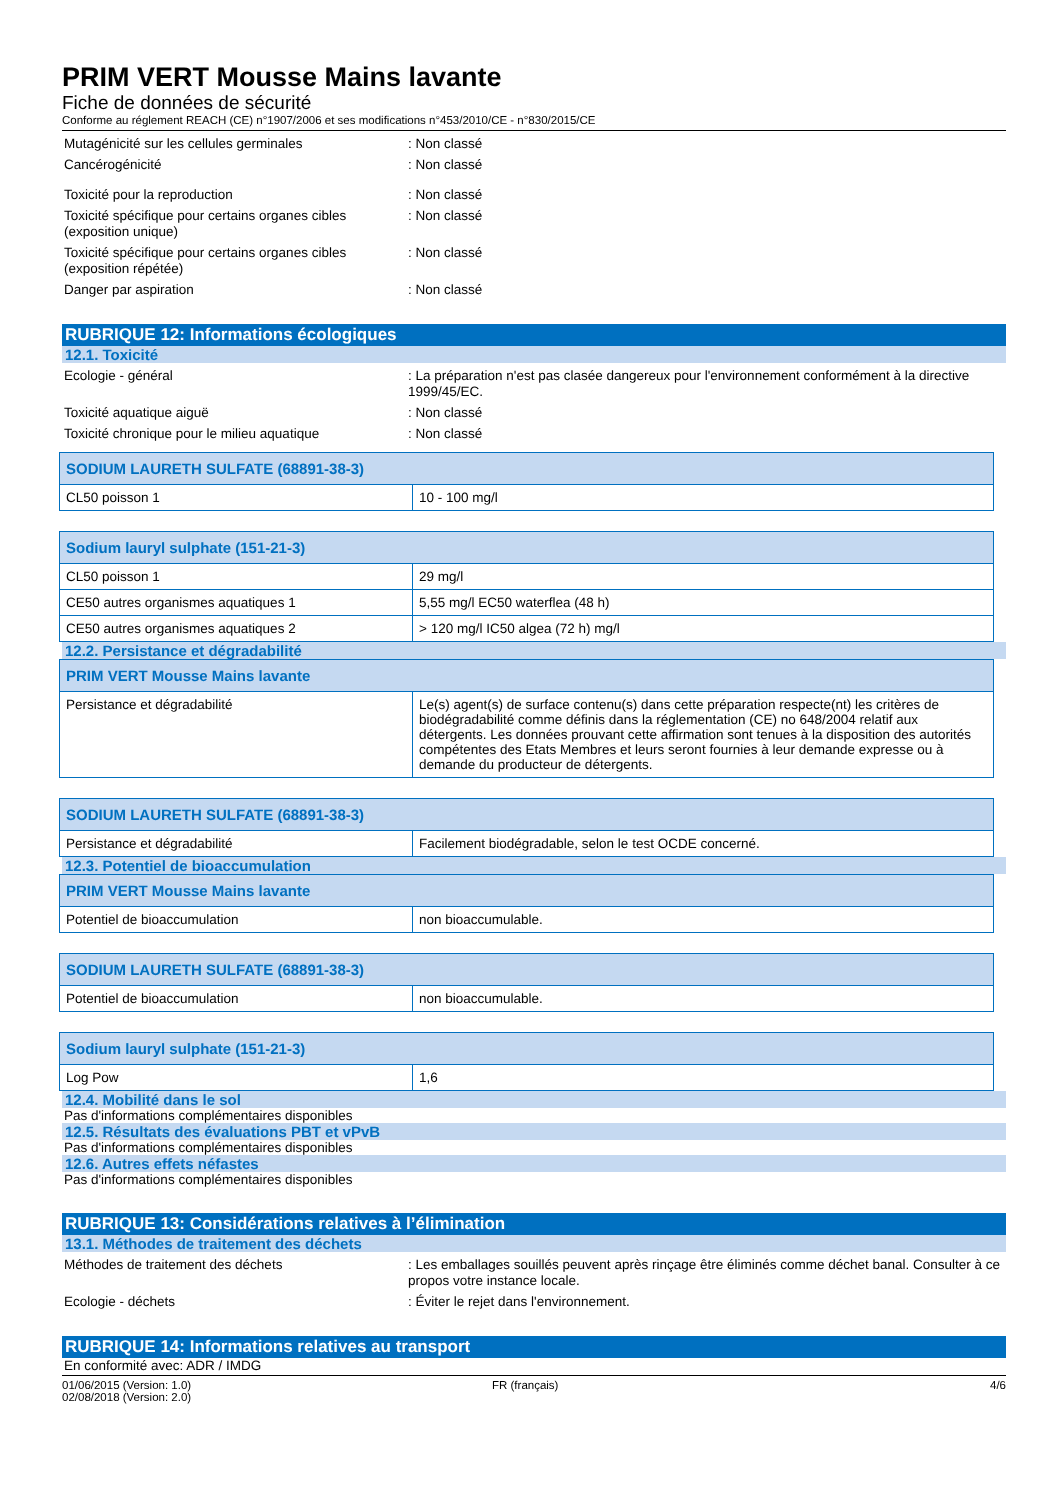PRIM VERT Mousse Mains lavante
Fiche de données de sécurité
Conforme au réglement REACH (CE) n°1907/2006 et ses modifications n°453/2010/CE - n°830/2015/CE
Mutagénicité sur les cellules germinales : Non classé
Cancérogénicité : Non classé
Toxicité pour la reproduction : Non classé
Toxicité spécifique pour certains organes cibles (exposition unique)
: Non classé
Toxicité spécifique pour certains organes cibles (exposition répétée)
: Non classé
Danger par aspiration : Non classé
RUBRIQUE 12: Informations écologiques
12.1. Toxicité
Ecologie - général : La préparation n'est pas clasée dangereux pour l'environnement conformément à la directive 1999/45/EC.
Toxicité aquatique aiguë : Non classé
Toxicité chronique pour le milieu aquatique
: Non classé
| SODIUM LAURETH SULFATE (68891-38-3) | |
| --- | --- |
| CL50 poisson 1 | 10 - 100 mg/l |
| Sodium lauryl sulphate (151-21-3) | |
| --- | --- |
| CL50 poisson 1 | 29 mg/l |
| CE50 autres organismes aquatiques 1 | 5,55 mg/l EC50 waterflea (48 h) |
| CE50 autres organismes aquatiques 2 | > 120 mg/l IC50 algea (72 h) mg/l |
12.2. Persistance et dégradabilité
| PRIM VERT Mousse Mains lavante | |
| --- | --- |
| Persistance et dégradabilité | Le(s) agent(s) de surface contenu(s) dans cette préparation respecte(nt) les critères de biodégradabilité comme définis dans la réglementation (CE) no 648/2004 relatif aux détergents. Les données prouvant cette affirmation sont tenues à la disposition des autorités compétentes des Etats Membres et leurs seront fournies à leur demande expresse ou à demande du producteur de détergents. |
| SODIUM LAURETH SULFATE (68891-38-3) | |
| --- | --- |
| Persistance et dégradabilité | Facilement biodégradable, selon le test OCDE concerné. |
12.3. Potentiel de bioaccumulation
| PRIM VERT Mousse Mains lavante | |
| --- | --- |
| Potentiel de bioaccumulation | non bioaccumulable. |
| SODIUM LAURETH SULFATE (68891-38-3) | |
| --- | --- |
| Potentiel de bioaccumulation | non bioaccumulable. |
| Sodium lauryl sulphate (151-21-3) | |
| --- | --- |
| Log Pow | 1,6 |
12.4. Mobilité dans le sol
Pas d'informations complémentaires disponibles
12.5. Résultats des évaluations PBT et vPvB
Pas d'informations complémentaires disponibles
12.6. Autres effets néfastes
Pas d'informations complémentaires disponibles
RUBRIQUE 13: Considérations relatives à l’élimination
13.1. Méthodes de traitement des déchets
Méthodes de traitement des déchets : Les emballages souillés peuvent après rinçage être éliminés comme déchet banal. Consulter à ce propos votre instance locale.
Ecologie - déchets : Éviter le rejet dans l'environnement.
RUBRIQUE 14: Informations relatives au transport
En conformité avec: ADR / IMDG
01/06/2015 (Version: 1.0)
02/08/2018 (Version: 2.0)
FR (français) 4/6